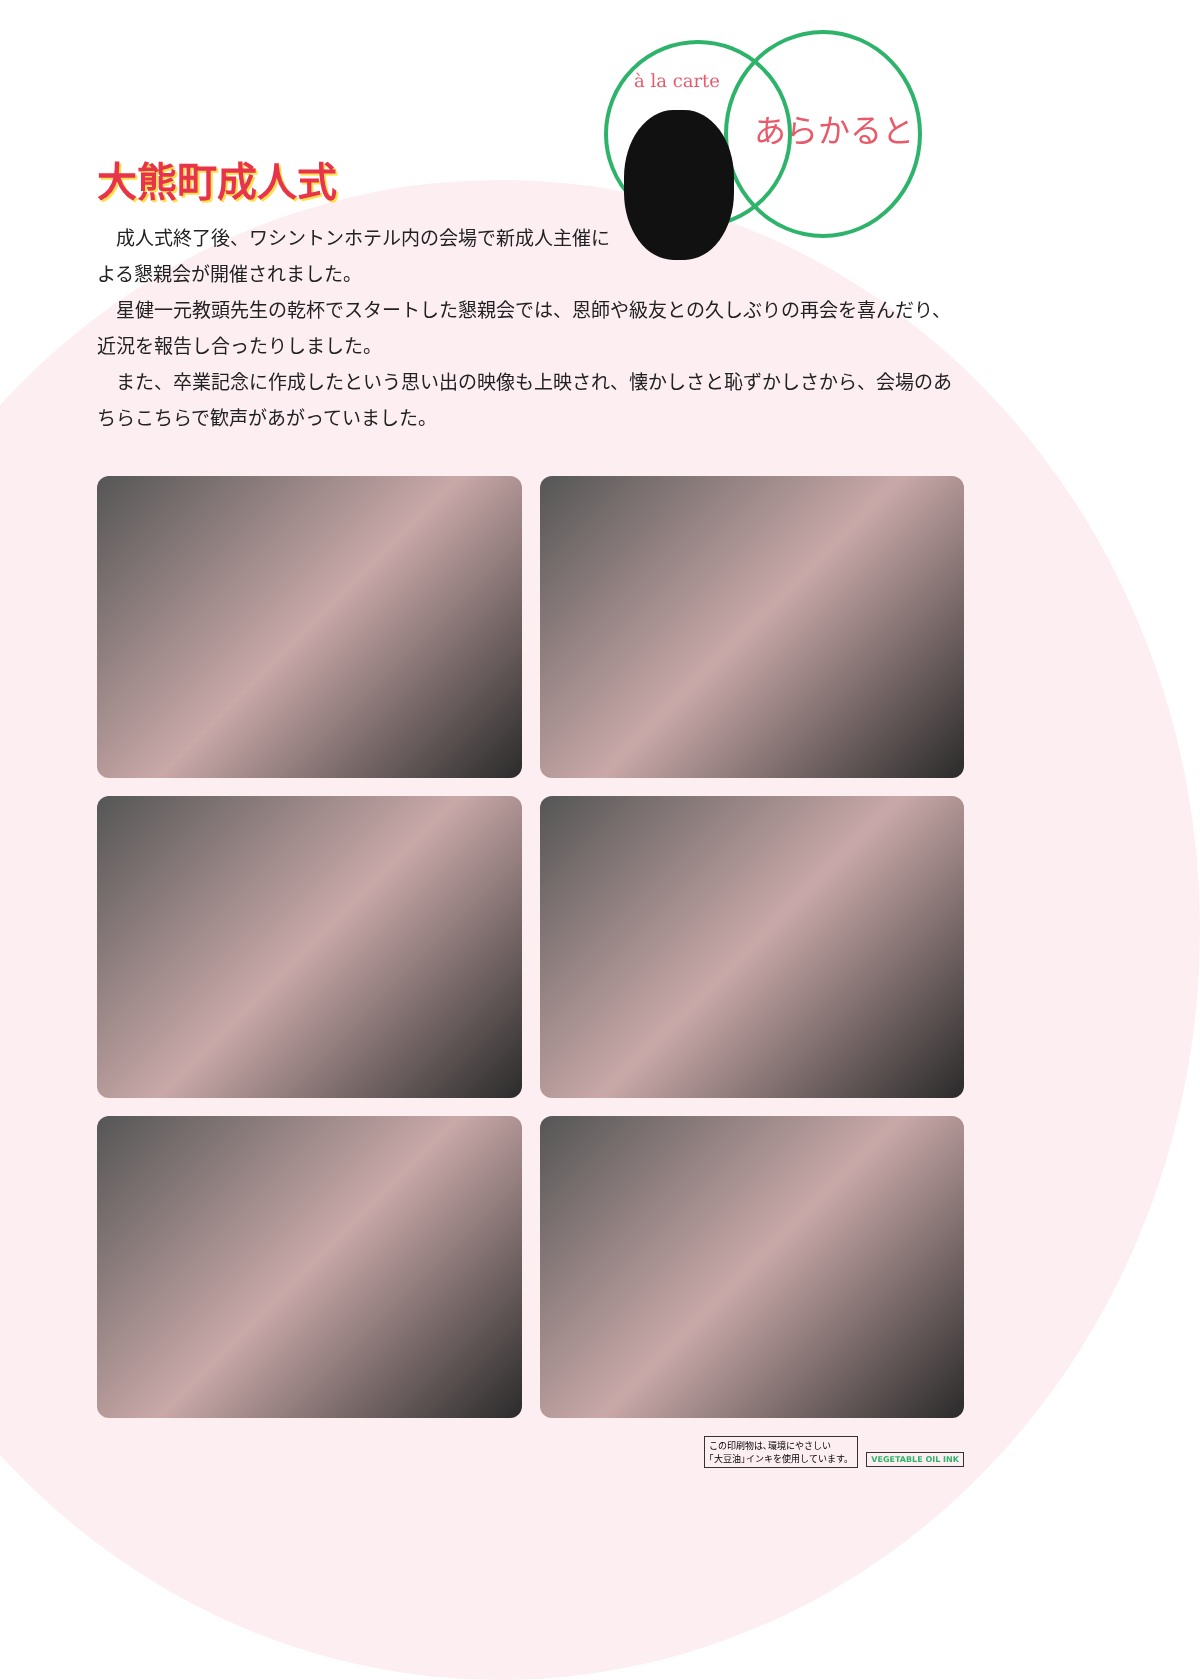大熊町成人式
à la carte
あらかると
　成人式終了後、ワシントンホテル内の会場で新成人主催による懇親会が開催されました。
　星健一元教頭先生の乾杯でスタートした懇親会では、恩師や級友との久しぶりの再会を喜んだり、近況を報告し合ったりしました。
　また、卒業記念に作成したという思い出の映像も上映され、懐かしさと恥ずかしさから、会場のあちらこちらで歓声があがっていました。
この印刷物は､環境にやさしい
｢大豆油｣インキを使用しています。 VEGETABLE OIL INK